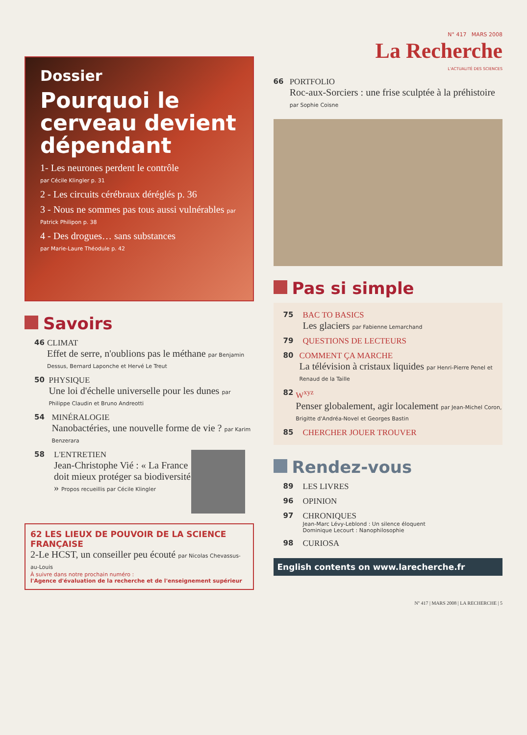Dossier
Pourquoi le cerveau devient dépendant
1- Les neurones perdent le contrôle
par Cécile Klingler p. 31
2 - Les circuits cérébraux déréglés p. 36
3 - Nous ne sommes pas tous aussi vulnérables par Patrick Philipon p. 38
4 - Des drogues… sans substances
par Marie-Laure Théodule p. 42
Savoirs
46 CLIMAT
Effet de serre, n'oublions pas le méthane par Benjamin Dessus, Bernard Laponche et Hervé Le Treut
50 PHYSIQUE
Une loi d'échelle universelle pour les dunes par Philippe Claudin et Bruno Andreotti
54 MINÉRALOGIE
Nanobactéries, une nouvelle forme de vie ? par Karim Benzerara
58 L'ENTRETIEN
Jean-Christophe Vié : « La France doit mieux protéger sa biodiversité » Propos recueillis par Cécile Klingler
62 LES LIEUX DE POUVOIR DE LA SCIENCE FRANÇAISE
2-Le HCST, un conseiller peu écouté par Nicolas Chevassus-au-Louis
À suivre dans notre prochain numéro :
l'Agence d'évaluation de la recherche et de l'enseignement supérieur
N° 417 MARS 2008
La Recherche
L'ACTUALITÉ DES SCIENCES
66 PORTFOLIO
Roc-aux-Sorciers : une frise sculptée à la préhistoire par Sophie Coisne
Pas si simple
75 BAC TO BASICS
Les glaciers par Fabienne Lemarchand
79 QUESTIONS DE LECTEURS
80 COMMENT ÇA MARCHE
La télévision à cristaux liquides par Henri-Pierre Penel et Renaud de la Taille
82 W<sup>xyz</sup>
Penser globalement, agir localement par Jean-Michel Coron, Brigitte d'Andréa-Novel et Georges Bastin
85 CHERCHER JOUER TROUVER
Rendez-vous
89 LES LIVRES
96 OPINION
97 CHRONIQUES
Jean-Marc Lévy-Leblond : Un silence éloquent
Dominique Lecourt : Nanophilosophie
98 CURIOSA
English contents on www.larecherche.fr
Nº 417 | MARS 2008 | LA RECHERCHE | 5